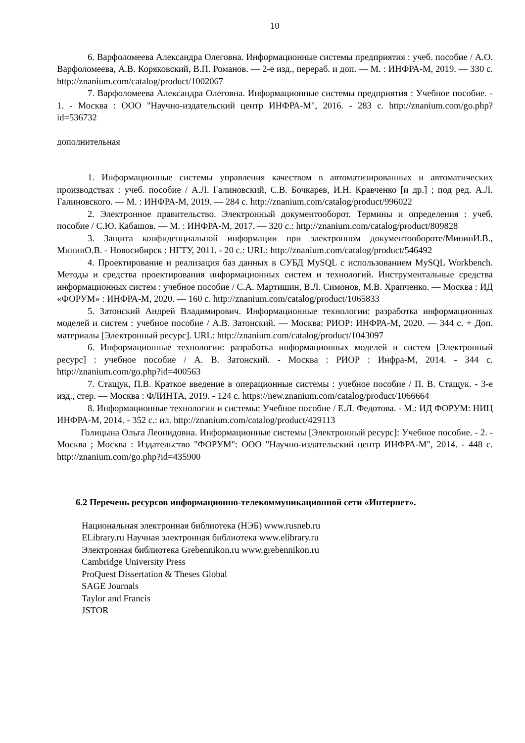10
6. Варфоломеева Александра Олеговна. Информационные системы предприятия : учеб. пособие / А.О. Варфоломеева, А.В. Коряковский, В.П. Романов. — 2-е изд., перераб. и доп. — М. : ИНФРА-М, 2019. — 330 с. http://znanium.com/catalog/product/1002067
7. Варфоломеева Александра Олеговна. Информационные системы предприятия : Учебное пособие. - 1. - Москва : ООО "Научно-издательский центр ИНФРА-М", 2016. - 283 с. http://znanium.com/go.php?id=536732
дополнительная
1. Информационные системы управления качеством в автоматизированных и автоматических производствах : учеб. пособие / А.Л. Галиновский, С.В. Бочкарев, И.Н. Кравченко [и др.] ; под ред. А.Л. Галиновского. — М. : ИНФРА-М, 2019. — 284 с. http://znanium.com/catalog/product/996022
2. Электронное правительство. Электронный документооборот. Термины и определения : учеб. пособие / С.Ю. Кабашов. — М. : ИНФРА-М, 2017. — 320 с.: http://znanium.com/catalog/product/809828
3. Защита конфиденциальной информации при электронном документообороте/МининИ.В., МининО.В. - Новосибирск : НГТУ, 2011. - 20 с.: URL: http://znanium.com/catalog/product/546492
4. Проектирование и реализация баз данных в СУБД MySQL с использованием MySQL Workbench. Методы и средства проектирования информационных систем и технологий. Инструментальные средства информационных систем : учебное пособие / С.А. Мартишин, В.Л. Симонов, М.В. Храпченко. — Москва : ИД «ФОРУМ» : ИНФРА-М, 2020. — 160 с. http://znanium.com/catalog/product/1065833
5. Затонский Андрей Владимирович. Информационные технологии: разработка информационных моделей и систем : учебное пособие / А.В. Затонский. — Москва: РИОР: ИНФРА-М, 2020. — 344 с. + Доп. материалы [Электронный ресурс]. URL: http://znanium.com/catalog/product/1043097
6. Информационные технологии: разработка информационных моделей и систем [Электронный ресурс] : учебное пособие / А. В. Затонский. - Москва : РИОР : Инфра-М, 2014. - 344 с. http://znanium.com/go.php?id=400563
7. Стащук, П.В. Краткое введение в операционные системы : учебное пособие / П. В. Стащук. - 3-е изд., стер. — Москва : ФЛИНТА, 2019. - 124 с. https://new.znanium.com/catalog/product/1066664
8. Информационные технологии и системы: Учебное пособие / Е.Л. Федотова. - М.: ИД ФОРУМ: НИЦ ИНФРА-М, 2014. - 352 с.: ил. http://znanium.com/catalog/product/429113
Голицына Ольга Леонидовна. Информационные системы [Электронный ресурс]: Учебное пособие. - 2. - Москва ; Москва : Издательство "ФОРУМ": ООО "Научно-издательский центр ИНФРА-М", 2014. - 448 с. http://znanium.com/go.php?id=435900
6.2 Перечень ресурсов информационно-телекоммуникационной сети «Интернет».
Национальная электронная библиотека (НЭБ) www.rusneb.ru
ELibrary.ru Научная электронная библиотека www.elibrary.ru
Электронная библиотека Grebennikon.ru www.grebennikon.ru
Cambridge University Press
ProQuest Dissertation & Theses Global
SAGE Journals
Taylor and Francis
JSTOR